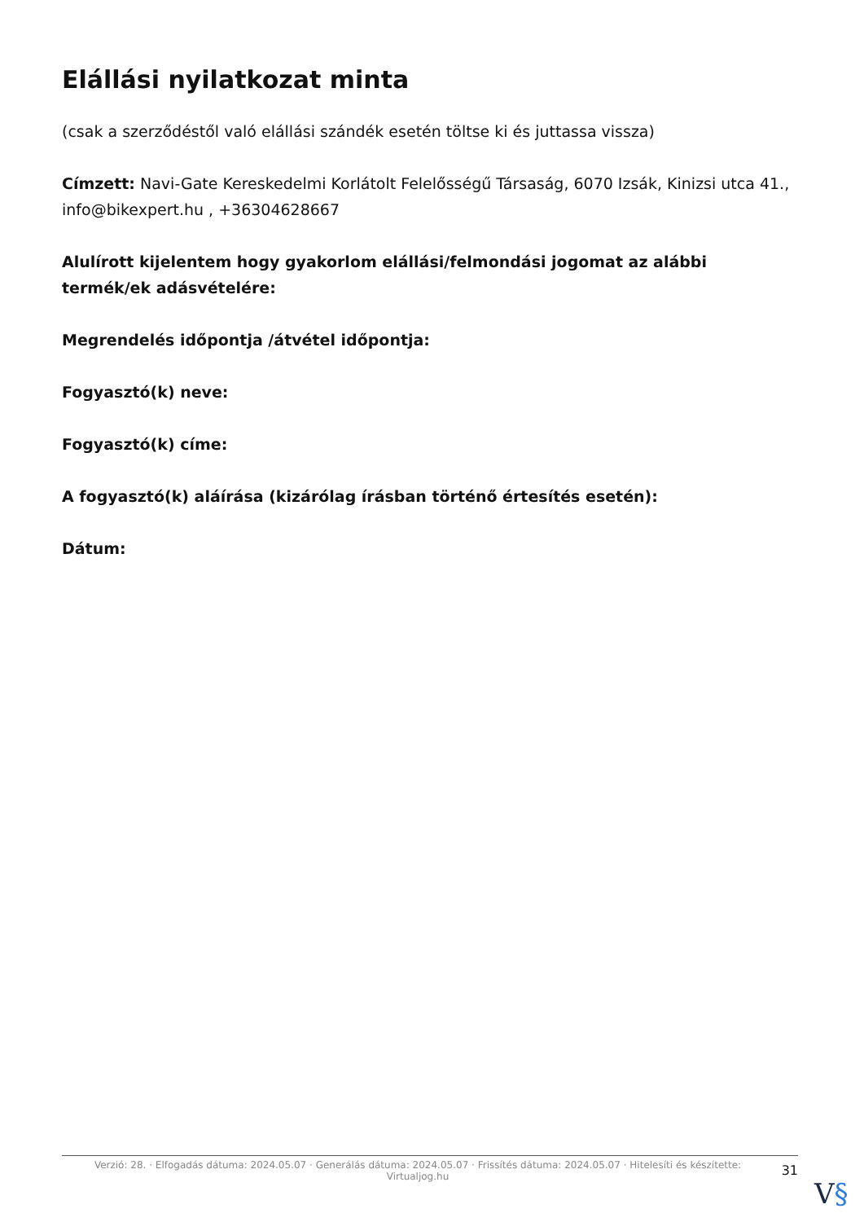Elállási nyilatkozat minta
(csak a szerződéstől való elállási szándék esetén töltse ki és juttassa vissza)
Címzett: Navi-Gate Kereskedelmi Korlátolt Felelősségű Társaság, 6070 Izsák, Kinizsi utca 41., info@bikexpert.hu , +36304628667
Alulírott kijelentem hogy gyakorlom elállási/felmondási jogomat az alábbi termék/ek adásvételére:
Megrendelés időpontja /átvétel időpontja:
Fogyasztó(k) neve:
Fogyasztó(k) címe:
A fogyasztó(k) aláírása (kizárólag írásban történő értesítés esetén):
Dátum:
Verzió: 28. · Elfogadás dátuma: 2024.05.07 · Generálás dátuma: 2024.05.07 · Frissítés dátuma: 2024.05.07 · Hitelesíti és készítette: Virtualjog.hu
31
V§